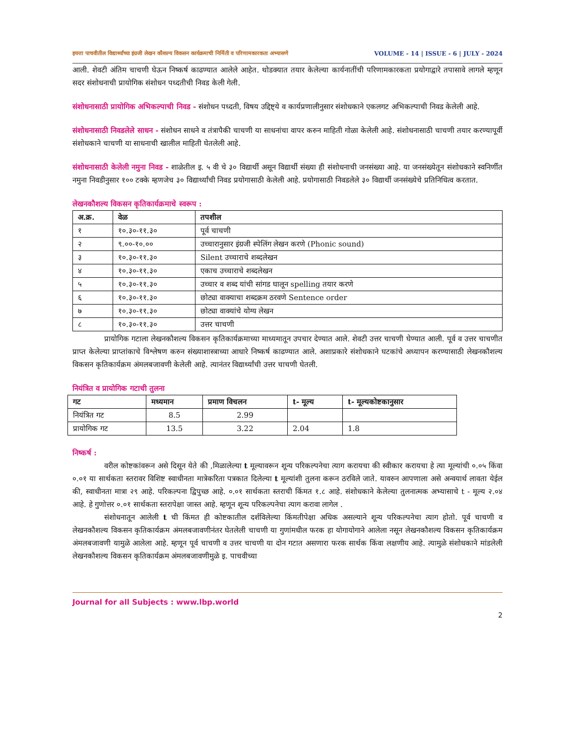इयत्ता पाचवीतील विद्यार्थ्यांच्या इंग्रजी लेखन कौशल्य विकसन कार्यक्रमाची निर्मिती व परिणामकारकता अभ्यासणे VOLUME - 14 | ISSUE - 6 | JULY - 2024
आली. शेवटी अंतिम चाचणी घेऊन निष्कर्ष काढण्यात आलेले आहेत. थोडक्यात तयार केलेल्या कार्यनातींची परिणामकारकता प्रयोगाद्वारे तपासावे लागले म्हणून सदर संशोधनाची प्रायोगिक संशोधन पध्दतीची निवड केली गेली.
संशोधनासाठी प्रायोगिक अभिकल्पाची निवड - संशोधन पध्दती, विषय उद्दिष्ट्ये व कार्यप्रणालीनुसार संशोधकाने एकलगट अभिकल्पाची निवड केलेली आहे.
संशोधनासाठी निवडलेले साधन - संशोधन साधने व तंत्रापैकी चाचणी या साधनांचा वापर करुन माहिती गोळा केलेली आहे. संशोधनासाठी चाचणी तयार करण्यापूर्वी संशोधकाने चाचणी या साधनाची खालील माहिती घेतलेली आहे.
संशोधनासाठी केलेली नमुना निवड - शाळेतील इ. ५ वी चे ३० विद्यार्थी असून विद्यार्थी संख्या ही संशोधनाची जनसंख्या आहे. या जनसंख्येतून संशोधकाने स्वनिर्णीत नमुना निवडीनुसार १०० टक्के म्हणजेच ३० विद्यार्थ्यांची निवड प्रयोगासाठी केलेली आहे. प्रयोगासाठी निवडलेले ३० विद्यार्थी जनसंख्येचे प्रतिनिधित्व करतात.
लेखनकौशल्य विकसन कृतिकार्यक्रमाचे स्वरूप :
| अ.क्र. | वेळ | तपशील |
| --- | --- | --- |
| १ | १०.३०-११.३० | पूर्व चाचणी |
| २ | ९.००-१०.०० | उच्चारानुसार इंग्रजी स्पेलिंग लेखन करणे (Phonic sound) |
| ३ | १०.३०-११.३० | Silent उच्चाराचे शब्दलेखन |
| ४ | १०.३०-११.३० | एकाच उच्चाराचे शब्दलेखन |
| ५ | १०.३०-११.३० | उच्चार व शब्द यांची सांगड घालून spelling तयार करणे |
| ६ | १०.३०-११.३० | छोट्या वाक्याचा शब्दक्रम ठरवणे Sentence order |
| ७ | १०.३०-११.३० | छोट्या वाक्यांचे योग्य लेखन |
| ८ | १०.३०-११.३० | उत्तर चाचणी |
प्रायोगिक गटाला लेखनकौशल्य विकसन कृतिकार्यक्रमाच्या माध्यमातून उपचार देण्यात आले. शेवटी उत्तर चाचणी घेण्यात आली. पूर्व व उत्तर चाचणीत प्राप्त केलेल्या प्राप्तांकाचे विश्लेषण करुन संख्याशास्त्राच्या आधारे निष्कर्ष काढण्यात आले. अशाप्रकारे संशोधकाने घटकांचे अध्यापन करण्यासाठी लेखनकौशल्य विकसन कृतिकार्यक्रम अंमलबजावणी केलेली आहे. त्यानंतर विद्यार्थ्यांची उत्तर चाचणी घेतली.
नियंत्रित व प्रायोगिक गटाची तुलना
| गट | मध्यमान | प्रमाण विचलन | t- मूल्य | t- मूल्यकोष्टकानुसार |
| --- | --- | --- | --- | --- |
| नियंत्रित गट | 8.5 | 2.99 | | |
| प्रायोगिक गट | 13.5 | 3.22 | 2.04 | 1.8 |
निष्कर्ष :
वरील कोष्टकांवरून असे दिसून येते की ,मिळालेल्या t मूल्यावरून शून्य परिकल्पनेचा त्याग करायचा की स्वीकार करायचा हे त्या मूल्यांची ०.०५ किंवा ०.०१ या सार्थकता स्तरावर विशिष्ट स्वाधीनता मात्रेकरिता पत्रकात दिलेल्या t मूल्यांशी तुलना करून ठरविले जाते. यावरुन आपणाला असे अन्वयार्थ लावता येईल की, स्वाधीनता मात्रा २९ आहे. परिकल्पना द्विपुच्छ आहे. ०.०१ सार्थकता स्तराची किंमत १.८ आहे. संशोधकाने केलेल्या तुलनात्मक अभ्यासाचे t - मूल्य २.०४ आहे. हे गुणोत्तर ०.०१ सार्थकता स्तरापेक्षा जास्त आहे. म्हणून शून्य परिकल्पनेचा त्याग करावा लागेल .
संशोधनातून आलेली t ची किंमत ही कोष्टकातील दर्शविलेल्या किंमतीपेक्षा अधिक असल्याने शून्य परिकल्पनेचा त्याग होतो. पूर्व चाचणी व लेखनकौशल्य विकसन कृतिकार्यक्रम अंमलबजावणीनंतर घेतलेली चाचणी या गुणांमधील फरक हा योगायोगाने आलेला नसून लेखनकौशल्य विकसन कृतिकार्यक्रम अंमलबजावणी यामुळे आलेला आहे. म्हणून पूर्व चाचणी व उत्तर चाचणी या दोन गटात असणारा फरक सार्थक किंवा लक्षणीय आहे. त्यामुळे संशोधकाने मांडलेली लेखनकौशल्य विकसन कृतिकार्यक्रम अंमलबजावणीमुळे इ. पाचवीच्या
Journal for all Subjects : www.lbp.world
2